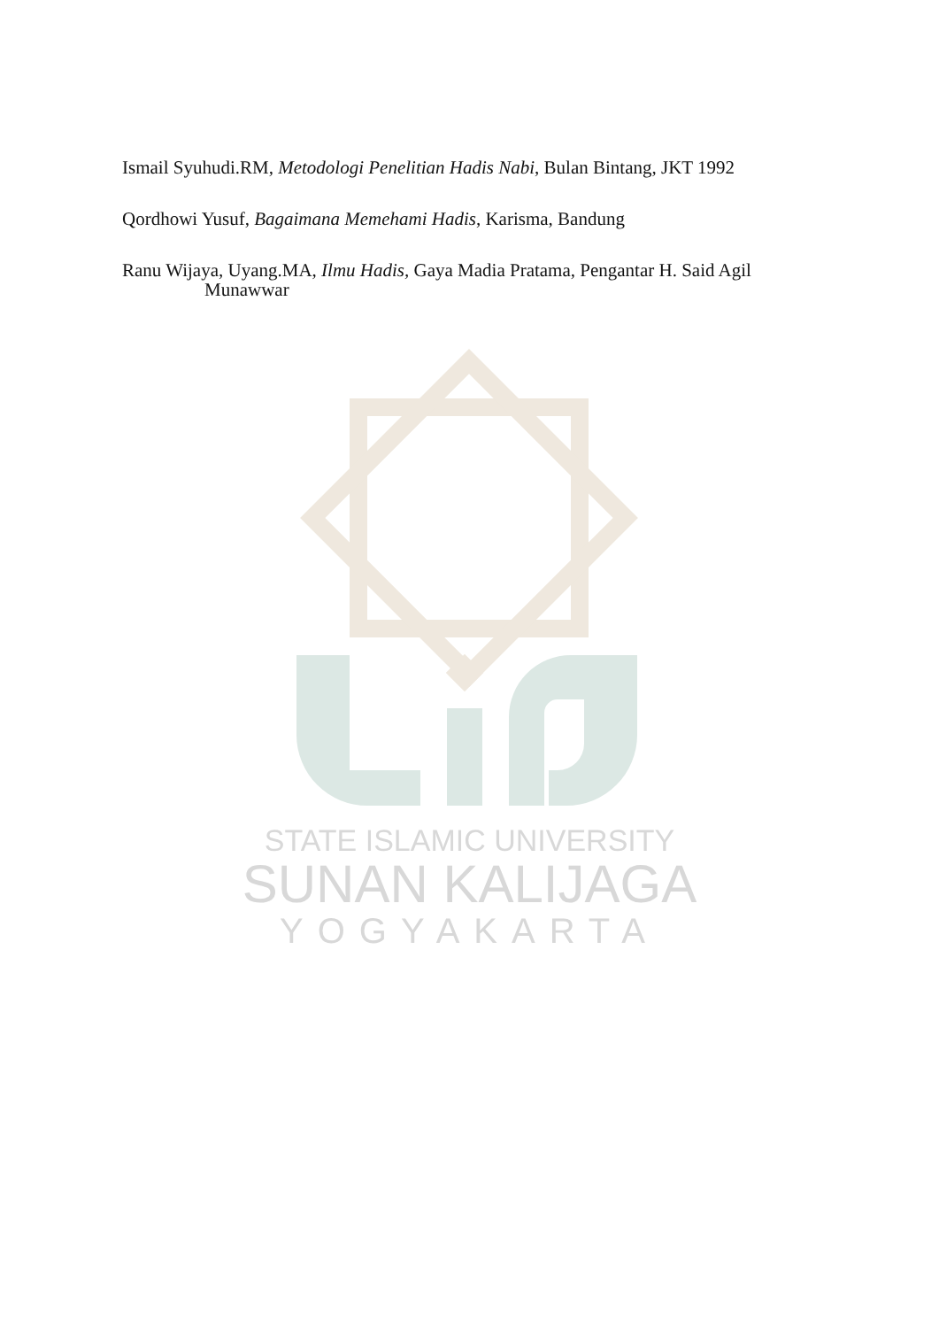STATE ISLAMIC UNIVERSITY
SUNAN KALIJAGA
YOGYAKARTA
Ismail Syuhudi.RM, Metodologi Penelitian Hadis Nabi, Bulan Bintang, JKT 1992
Qordhowi Yusuf, Bagaimana Memehami Hadis, Karisma, Bandung
Ranu Wijaya, Uyang.MA, Ilmu Hadis, Gaya Madia Pratama, Pengantar H. Said Agil Munawwar